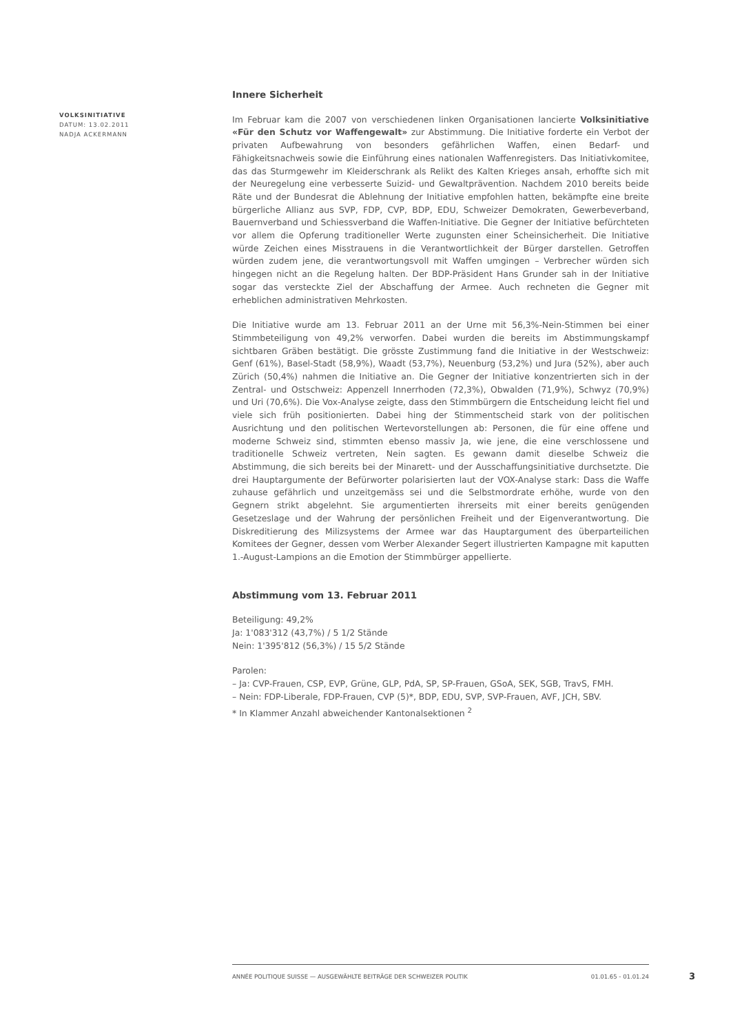VOLKSINITIATIVE
DATUM: 13.02.2011
NADJA ACKERMANN
Innere Sicherheit
Im Februar kam die 2007 von verschiedenen linken Organisationen lancierte Volksinitiative «Für den Schutz vor Waffengewalt» zur Abstimmung. Die Initiative forderte ein Verbot der privaten Aufbewahrung von besonders gefährlichen Waffen, einen Bedarf- und Fähigkeitsnachweis sowie die Einführung eines nationalen Waffenregisters. Das Initiativkomitee, das das Sturmgewehr im Kleiderschrank als Relikt des Kalten Krieges ansah, erhoffte sich mit der Neuregelung eine verbesserte Suizid- und Gewaltprävention. Nachdem 2010 bereits beide Räte und der Bundesrat die Ablehnung der Initiative empfohlen hatten, bekämpfte eine breite bürgerliche Allianz aus SVP, FDP, CVP, BDP, EDU, Schweizer Demokraten, Gewerbeverband, Bauernverband und Schiessverband die Waffen-Initiative. Die Gegner der Initiative befürchteten vor allem die Opferung traditioneller Werte zugunsten einer Scheinsicherheit. Die Initiative würde Zeichen eines Misstrauens in die Verantwortlichkeit der Bürger darstellen. Getroffen würden zudem jene, die verantwortungsvoll mit Waffen umgingen – Verbrecher würden sich hingegen nicht an die Regelung halten. Der BDP-Präsident Hans Grunder sah in der Initiative sogar das versteckte Ziel der Abschaffung der Armee. Auch rechneten die Gegner mit erheblichen administrativen Mehrkosten.
Die Initiative wurde am 13. Februar 2011 an der Urne mit 56,3%-Nein-Stimmen bei einer Stimmbeteiligung von 49,2% verworfen. Dabei wurden die bereits im Abstimmungskampf sichtbaren Gräben bestätigt. Die grösste Zustimmung fand die Initiative in der Westschweiz: Genf (61%), Basel-Stadt (58,9%), Waadt (53,7%), Neuenburg (53,2%) und Jura (52%), aber auch Zürich (50,4%) nahmen die Initiative an. Die Gegner der Initiative konzentrierten sich in der Zentral- und Ostschweiz: Appenzell Innerrhoden (72,3%), Obwalden (71,9%), Schwyz (70,9%) und Uri (70,6%). Die Vox-Analyse zeigte, dass den Stimmbürgern die Entscheidung leicht fiel und viele sich früh positionierten. Dabei hing der Stimmentscheid stark von der politischen Ausrichtung und den politischen Wertevorstellungen ab: Personen, die für eine offene und moderne Schweiz sind, stimmten ebenso massiv Ja, wie jene, die eine verschlossene und traditionelle Schweiz vertreten, Nein sagten. Es gewann damit dieselbe Schweiz die Abstimmung, die sich bereits bei der Minarett- und der Ausschaffungsinitiative durchsetzte. Die drei Hauptargumente der Befürworter polarisierten laut der VOX-Analyse stark: Dass die Waffe zuhause gefährlich und unzeitgemäss sei und die Selbstmordrate erhöhe, wurde von den Gegnern strikt abgelehnt. Sie argumentierten ihrerseits mit einer bereits genügenden Gesetzeslage und der Wahrung der persönlichen Freiheit und der Eigenverantwortung. Die Diskreditierung des Milizsystems der Armee war das Hauptargument des überparteilichen Komitees der Gegner, dessen vom Werber Alexander Segert illustrierten Kampagne mit kaputten 1.-August-Lampions an die Emotion der Stimmbürger appellierte.
Abstimmung vom 13. Februar 2011
Beteiligung: 49,2%
Ja: 1'083'312 (43,7%) / 5 1/2 Stände
Nein: 1'395'812 (56,3%) / 15 5/2 Stände
Parolen:
– Ja: CVP-Frauen, CSP, EVP, Grüne, GLP, PdA, SP, SP-Frauen, GSoA, SEK, SGB, TravS, FMH.
– Nein: FDP-Liberale, FDP-Frauen, CVP (5)*, BDP, EDU, SVP, SVP-Frauen, AVF, JCH, SBV.
* In Klammer Anzahl abweichender Kantonalsektionen <sup>2</sup>
ANNÉE POLITIQUE SUISSE — AUSGEWÄHLTE BEITRÄGE DER SCHWEIZER POLITIK 01.01.65 - 01.01.24
3